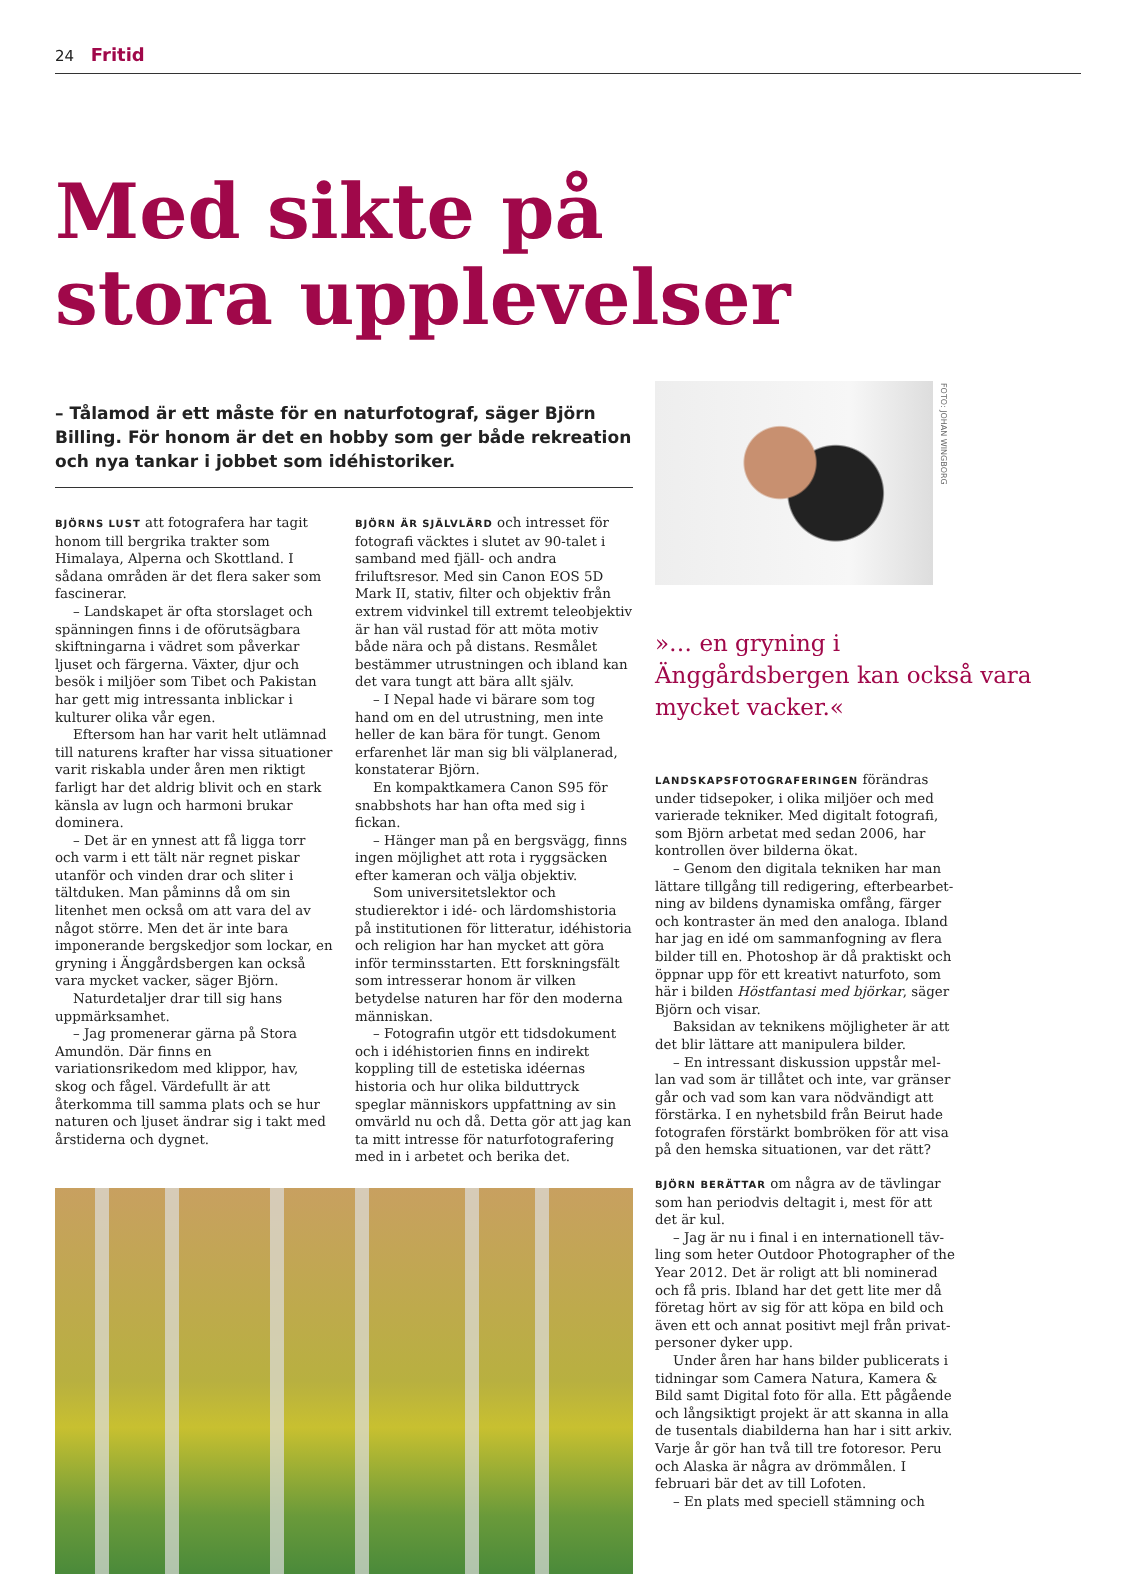24 Fritid
Med sikte på
stora upplevelser
– Tålamod är ett måste för en naturfotograf, säger Björn Billing. För honom är det en hobby som ger både rekreation och nya tankar i jobbet som idéhistoriker.
BJÖRNS LUST att fotografera har tagit honom till bergrika trakter som Himalaya, Alperna och Skottland. I sådana områden är det flera saker som fascinerar.
– Landskapet är ofta storslaget och spänningen finns i de oförutsägbara skift­ningarna i vädret som påverkar ljuset och färgerna. Växter, djur och besök i miljöer som Tibet och Pakistan har gett mig intres­santa inblickar i kulturer olika vår egen.
Eftersom han har varit helt utlämnad till naturens krafter har vissa situationer varit riskabla under åren men riktigt farligt har det aldrig blivit och en stark känsla av lugn och harmoni brukar dominera.
– Det är en ynnest att få ligga torr och varm i ett tält när regnet piskar utanför och vinden drar och sliter i tältduken. Man påminns då om sin litenhet men också om att vara del av något större. Men det är inte bara imponerande bergskedjor som lockar, en gryning i Änggårdsbergen kan också vara mycket vacker, säger Björn.
Naturdetaljer drar till sig hans uppmärk­samhet.
– Jag promenerar gärna på Stora Amundön. Där finns en variationsrikedom med klippor, hav, skog och fågel. Värdefullt är att återkomma till samma plats och se hur naturen och ljuset ändrar sig i takt med årstiderna och dygnet.
BJÖRN ÄR SJÄLVLÄRD och intresset för foto­grafi väcktes i slutet av 90-talet i samband med fjäll- och andra friluftsresor. Med sin Canon EOS 5D Mark II, stativ, filter och objektiv från extrem vidvinkel till extremt teleobjektiv är han väl rustad för att möta motiv både nära och på distans. Resmålet bestämmer utrustningen och ibland kan det vara tungt att bära allt själv.
– I Nepal hade vi bärare som tog hand om en del utrustning, men inte heller de kan bära för tungt. Genom erfarenhet lär man sig bli välplanerad, konstaterar Björn.
En kompaktkamera Canon S95 för snabbshots har han ofta med sig i fickan.
– Hänger man på en bergsvägg, finns ingen möjlighet att rota i ryggsäcken efter kameran och välja objektiv.
Som universitetslektor och studierektor i idé- och lärdomshistoria på institutionen för litteratur, idéhistoria och religion har han mycket att göra inför terminsstarten. Ett forskningsfält som intresserar honom är vil­ken betydelse naturen har för den moderna människan.
– Fotografin utgör ett tidsdokument och i idéhistorien finns en indirekt koppling till de estetiska idéernas historia och hur olika bilduttryck speglar människors uppfattning av sin omvärld nu och då. Detta gör att jag kan ta mitt intresse för naturfotografering med in i arbetet och berika det.
FOTO: JOHAN WINGBORG
»… en gryning i Änggårdsbergen kan också vara mycket vacker.«
LANDSKAPSFOTOGRAFERINGEN förändras under tidsepoker, i olika miljöer och med varierade tekniker. Med digitalt fotografi, som Björn arbetat med sedan 2006, har kontrollen över bilderna ökat.
– Genom den digitala tekniken har man lättare tillgång till redigering, efterbearbet­ning av bildens dynamiska omfång, färger och kontraster än med den analoga. Ibland har jag en idé om sammanfogning av flera bilder till en. Photoshop är då praktiskt och öppnar upp för ett kreativt naturfoto, som här i bilden Höstfantasi med björkar, säger Björn och visar.
Baksidan av teknikens möjligheter är att det blir lättare att manipulera bilder.
– En intressant diskussion uppstår mel­lan vad som är tillåtet och inte, var gränser går och vad som kan vara nödvändigt att förstärka. I en nyhetsbild från Beirut hade fotografen förstärkt bombröken för att visa på den hemska situationen, var det rätt?
BJÖRN BERÄTTAR om några av de tävlingar som han periodvis deltagit i, mest för att det är kul.
– Jag är nu i final i en internationell täv­ling som heter Outdoor Photographer of the Year 2012. Det är roligt att bli nominerad och få pris. Ibland har det gett lite mer då företag hört av sig för att köpa en bild och även ett och annat positivt mejl från privat­personer dyker upp.
Under åren har hans bilder publicerats i tidningar som Camera Natura, Kamera & Bild samt Digital foto för alla. Ett pågående och långsiktigt projekt är att skanna in alla de tusentals diabilderna han har i sitt arkiv. Varje år gör han två till tre fotoresor. Peru och Alaska är några av drömmålen. I februari bär det av till Lofoten.
– En plats med speciell stämning och